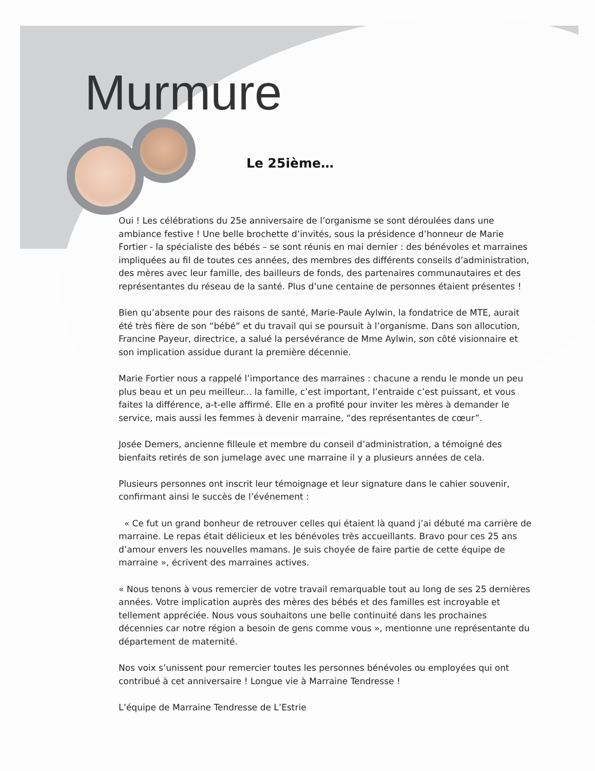Murmure
Le 25ième…
Oui ! Les célébrations du 25e anniversaire de l’organisme se sont déroulées dans une ambiance festive ! Une belle brochette d’invités, sous la présidence d’honneur de Marie Fortier - la spécialiste des bébés – se sont réunis en mai dernier : des bénévoles et marraines impliquées au fil de toutes ces années, des membres des différents conseils d’administration, des mères avec leur famille, des bailleurs de fonds, des partenaires communautaires et des représentantes du réseau de la santé. Plus d’une centaine de personnes étaient présentes !
Bien qu’absente pour des raisons de santé, Marie-Paule Aylwin, la fondatrice de MTE, aurait été très fière de son “bébé” et du travail qui se poursuit à l’organisme. Dans son allocution, Francine Payeur, directrice, a salué la persévérance de Mme Aylwin, son côté visionnaire et son implication assidue durant la première décennie.
Marie Fortier nous a rappelé l’importance des marraines : chacune a rendu le monde un peu plus beau et un peu meilleur... la famille, c’est important, l’entraide c’est puissant, et vous faites la différence, a-t-elle affirmé. Elle en a profité pour inviter les mères à demander le service, mais aussi les femmes à devenir marraine, “des représentantes de cœur”.
Josée Demers, ancienne filleule et membre du conseil d’administration, a témoigné des bienfaits retirés de son jumelage avec une marraine il y a plusieurs années de cela.
Plusieurs personnes ont inscrit leur témoignage et leur signature dans le cahier souvenir, confirmant ainsi le succès de l’événement :
« Ce fut un grand bonheur de retrouver celles qui étaient là quand j’ai débuté ma carrière de marraine. Le repas était délicieux et les bénévoles très accueillants. Bravo pour ces 25 ans d’amour envers les nouvelles mamans. Je suis choyée de faire partie de cette équipe de marraine », écrivent des marraines actives.
« Nous tenons à vous remercier de votre travail remarquable tout au long de ses 25 dernières années. Votre implication auprès des mères des bébés et des familles est incroyable et tellement appréciée. Nous vous souhaitons une belle continuité dans les prochaines décennies car notre région a besoin de gens comme vous », mentionne une représentante du département de maternité.
Nos voix s’unissent pour remercier toutes les personnes bénévoles ou employées qui ont contribué à cet anniversaire ! Longue vie à Marraine Tendresse !
L’équipe de Marraine Tendresse de L’Estrie